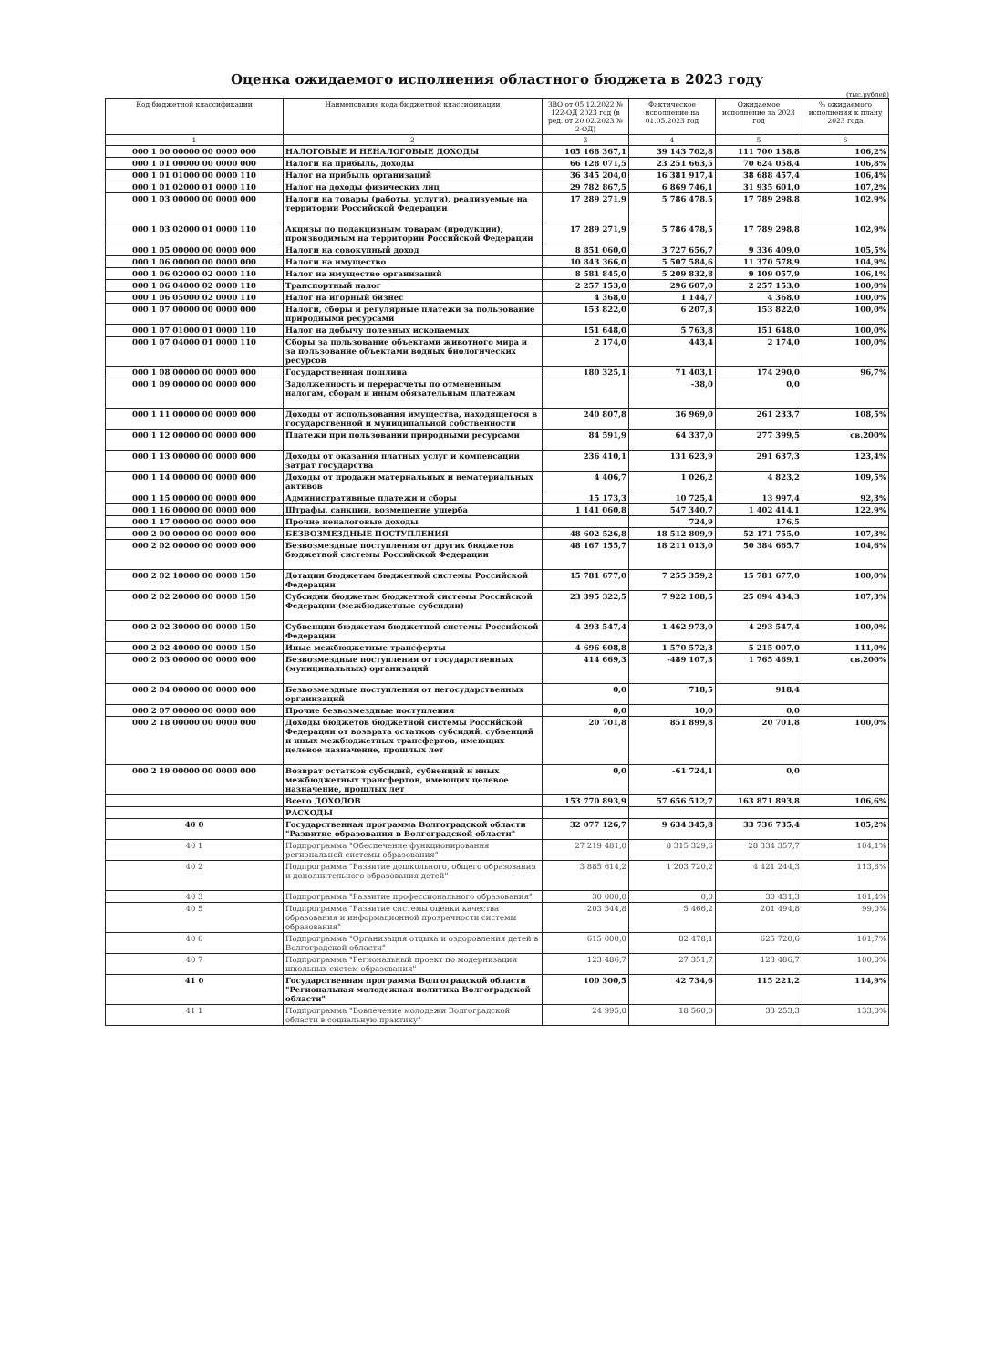Оценка ожидаемого исполнения областного бюджета в 2023 году
(тыс.рублей)
| Код бюджетной классификации | Наименование кода бюджетной классификации | ЗВО от 05.12.2022 № 122-ОД 2023 год (в ред. от 20.02.2023 № 2-ОД) | Фактическое исполнение на 01.05.2023 год | Ожидаемое исполнение за 2023 год | % ожидаемого исполнения к плану 2023 года |
| --- | --- | --- | --- | --- | --- |
| 1 | 2 | 3 | 4 | 5 | 6 |
| 000 1 00 00000 00 0000 000 | НАЛОГОВЫЕ И НЕНАЛОГОВЫЕ ДОХОДЫ | 105 168 367,1 | 39 143 702,8 | 111 700 138,8 | 106,2% |
| 000 1 01 00000 00 0000 000 | Налоги на прибыль, доходы | 66 128 071,5 | 23 251 663,5 | 70 624 058,4 | 106,8% |
| 000 1 01 01000 00 0000 110 | Налог на прибыль организаций | 36 345 204,0 | 16 381 917,4 | 38 688 457,4 | 106,4% |
| 000 1 01 02000 01 0000 110 | Налог на доходы физических лиц | 29 782 867,5 | 6 869 746,1 | 31 935 601,0 | 107,2% |
| 000 1 03 00000 00 0000 000 | Налоги на товары (работы, услуги), реализуемые на территории Российской Федерации | 17 289 271,9 | 5 786 478,5 | 17 789 298,8 | 102,9% |
| 000 1 03 02000 01 0000 110 | Акцизы по подакцизным товарам (продукции), производимым на территории Российской Федерации | 17 289 271,9 | 5 786 478,5 | 17 789 298,8 | 102,9% |
| 000 1 05 00000 00 0000 000 | Налоги на совокупный доход | 8 851 060,0 | 3 727 656,7 | 9 336 409,0 | 105,5% |
| 000 1 06 00000 00 0000 000 | Налоги на имущество | 10 843 366,0 | 5 507 584,6 | 11 370 578,9 | 104,9% |
| 000 1 06 02000 02 0000 110 | Налог на имущество организаций | 8 581 845,0 | 5 209 832,8 | 9 109 057,9 | 106,1% |
| 000 1 06 04000 02 0000 110 | Транспортный налог | 2 257 153,0 | 296 607,0 | 2 257 153,0 | 100,0% |
| 000 1 06 05000 02 0000 110 | Налог на игорный бизнес | 4 368,0 | 1 144,7 | 4 368,0 | 100,0% |
| 000 1 07 00000 00 0000 000 | Налоги, сборы и регулярные платежи за пользование природными ресурсами | 153 822,0 | 6 207,3 | 153 822,0 | 100,0% |
| 000 1 07 01000 01 0000 110 | Налог на добычу полезных ископаемых | 151 648,0 | 5 763,8 | 151 648,0 | 100,0% |
| 000 1 07 04000 01 0000 110 | Сборы за пользование объектами животного мира и за пользование объектами водных биологических ресурсов | 2 174,0 | 443,4 | 2 174,0 | 100,0% |
| 000 1 08 00000 00 0000 000 | Государственная пошлина | 180 325,1 | 71 403,1 | 174 290,0 | 96,7% |
| 000 1 09 00000 00 0000 000 | Задолженность и перерасчеты по отмененным налогам, сборам и иным обязательным платежам | | -38,0 | 0,0 | |
| 000 1 11 00000 00 0000 000 | Доходы от использования имущества, находящегося в государственной и муниципальной собственности | 240 807,8 | 36 969,0 | 261 233,7 | 108,5% |
| 000 1 12 00000 00 0000 000 | Платежи при пользовании природными ресурсами | 84 591,9 | 64 337,0 | 277 399,5 | св.200% |
| 000 1 13 00000 00 0000 000 | Доходы от оказания платных услуг и компенсации затрат государства | 236 410,1 | 131 623,9 | 291 637,3 | 123,4% |
| 000 1 14 00000 00 0000 000 | Доходы от продажи материальных и нематериальных активов | 4 406,7 | 1 026,2 | 4 823,2 | 109,5% |
| 000 1 15 00000 00 0000 000 | Административные платежи и сборы | 15 173,3 | 10 725,4 | 13 997,4 | 92,3% |
| 000 1 16 00000 00 0000 000 | Штрафы, санкции, возмещение ущерба | 1 141 060,8 | 547 340,7 | 1 402 414,1 | 122,9% |
| 000 1 17 00000 00 0000 000 | Прочие неналоговые доходы | | 724,9 | 176,5 | |
| 000 2 00 00000 00 0000 000 | БЕЗВОЗМЕЗДНЫЕ ПОСТУПЛЕНИЯ | 48 602 526,8 | 18 512 809,9 | 52 171 755,0 | 107,3% |
| 000 2 02 00000 00 0000 000 | Безвозмездные поступления от других бюджетов бюджетной системы Российской Федерации | 48 167 155,7 | 18 211 013,0 | 50 384 665,7 | 104,6% |
| 000 2 02 10000 00 0000 150 | Дотации бюджетам бюджетной системы Российской Федерации | 15 781 677,0 | 7 255 359,2 | 15 781 677,0 | 100,0% |
| 000 2 02 20000 00 0000 150 | Субсидии бюджетам бюджетной системы Российской Федерации (межбюджетные субсидии) | 23 395 322,5 | 7 922 108,5 | 25 094 434,3 | 107,3% |
| 000 2 02 30000 00 0000 150 | Субвенции бюджетам бюджетной системы Российской Федерации | 4 293 547,4 | 1 462 973,0 | 4 293 547,4 | 100,0% |
| 000 2 02 40000 00 0000 150 | Иные межбюджетные трансферты | 4 696 608,8 | 1 570 572,3 | 5 215 007,0 | 111,0% |
| 000 2 03 00000 00 0000 000 | Безвозмездные поступления от государственных (муниципальных) организаций | 414 669,3 | -489 107,3 | 1 765 469,1 | св.200% |
| 000 2 04 00000 00 0000 000 | Безвозмездные поступления от негосударственных организаций | 0,0 | 718,5 | 918,4 | |
| 000 2 07 00000 00 0000 000 | Прочие безвозмездные поступления | 0,0 | 10,0 | 0,0 | |
| 000 2 18 00000 00 0000 000 | Доходы бюджетов бюджетной системы Российской Федерации от возврата остатков субсидий, субвенций и иных межбюджетных трансфертов, имеющих целевое назначение, прошлых лет | 20 701,8 | 851 899,8 | 20 701,8 | 100,0% |
| 000 2 19 00000 00 0000 000 | Возврат остатков субсидий, субвенций и иных межбюджетных трансфертов, имеющих целевое назначение, прошлых лет | 0,0 | -61 724,1 | 0,0 | |
| | Всего ДОХОДОВ | 153 770 893,9 | 57 656 512,7 | 163 871 893,8 | 106,6% |
| | РАСХОДЫ | | | | |
| 40 0 | Государственная программа Волгоградской области "Развитие образования в Волгоградской области" | 32 077 126,7 | 9 634 345,8 | 33 736 735,4 | 105,2% |
| 40 1 | Подпрограмма "Обеспечение функционирования региональной системы образования" | 27 219 481,0 | 8 315 329,6 | 28 334 357,7 | 104,1% |
| 40 2 | Подпрограмма "Развитие дошкольного, общего образования и дополнительного образования детей" | 3 885 614,2 | 1 203 720,2 | 4 421 244,3 | 113,8% |
| 40 3 | Подпрограмма "Развитие профессионального образования" | 30 000,0 | 0,0 | 30 431,3 | 101,4% |
| 40 5 | Подпрограмма "Развитие системы оценки качества образования и информационной прозрачности системы образования" | 203 544,8 | 5 466,2 | 201 494,8 | 99,0% |
| 40 6 | Подпрограмма "Организация отдыха и оздоровления детей в Волгоградской области" | 615 000,0 | 82 478,1 | 625 720,6 | 101,7% |
| 40 7 | Подпрограмма "Региональный проект по модернизации школьных систем образования" | 123 486,7 | 27 351,7 | 123 486,7 | 100,0% |
| 41 0 | Государственная программа Волгоградской области "Региональная молодежная политика Волгоградской области" | 100 300,5 | 42 734,6 | 115 221,2 | 114,9% |
| 41 1 | Подпрограмма "Вовлечение молодежи Волгоградской области в социальную практику" | 24 995,0 | 18 560,0 | 33 253,3 | 133,0% |